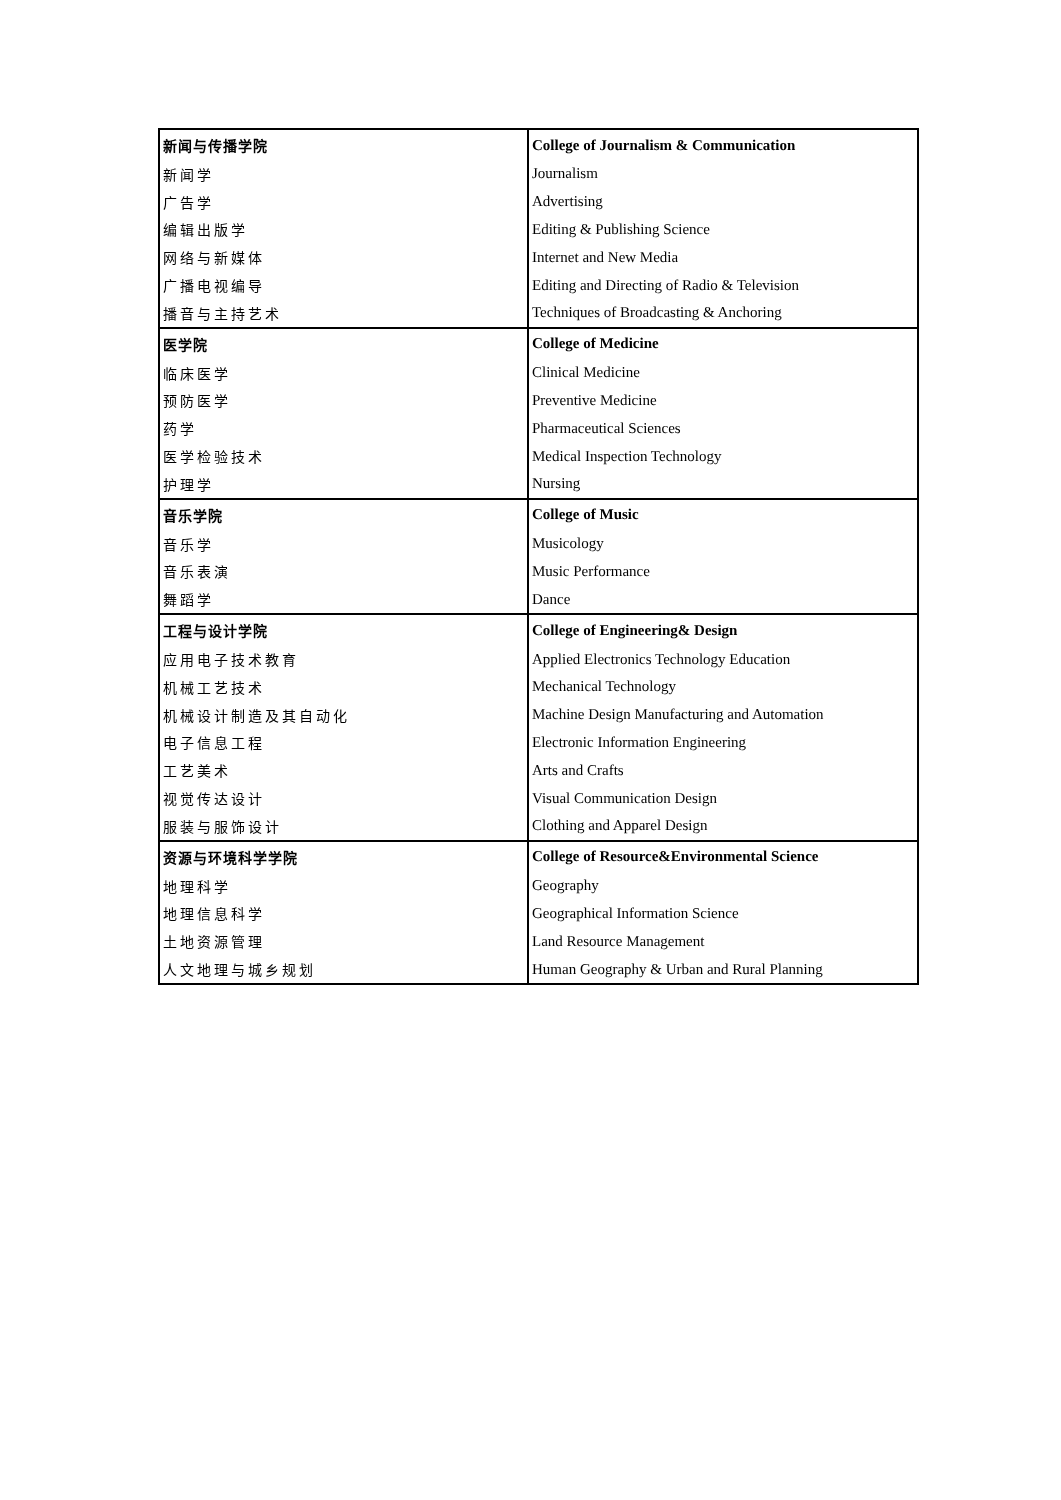| 新闻与传播学院 | College of Journalism & Communication |
| 新闻学 | Journalism |
| 广告学 | Advertising |
| 编辑出版学 | Editing & Publishing Science |
| 网络与新媒体 | Internet and New Media |
| 广播电视编导 | Editing and Directing of Radio & Television |
| 播音与主持艺术 | Techniques of Broadcasting & Anchoring |
| 医学院 | College of Medicine |
| 临床医学 | Clinical Medicine |
| 预防医学 | Preventive Medicine |
| 药学 | Pharmaceutical Sciences |
| 医学检验技术 | Medical Inspection Technology |
| 护理学 | Nursing |
| 音乐学院 | College of Music |
| 音乐学 | Musicology |
| 音乐表演 | Music Performance |
| 舞蹈学 | Dance |
| 工程与设计学院 | College of Engineering& Design |
| 应用电子技术教育 | Applied Electronics Technology Education |
| 机械工艺技术 | Mechanical Technology |
| 机械设计制造及其自动化 | Machine Design Manufacturing and Automation |
| 电子信息工程 | Electronic Information Engineering |
| 工艺美术 | Arts and Crafts |
| 视觉传达设计 | Visual Communication Design |
| 服装与服饰设计 | Clothing and Apparel Design |
| 资源与环境科学学院 | College of Resource&Environmental Science |
| 地理科学 | Geography |
| 地理信息科学 | Geographical Information Science |
| 土地资源管理 | Land Resource Management |
| 人文地理与城乡规划 | Human Geography & Urban and Rural Planning |